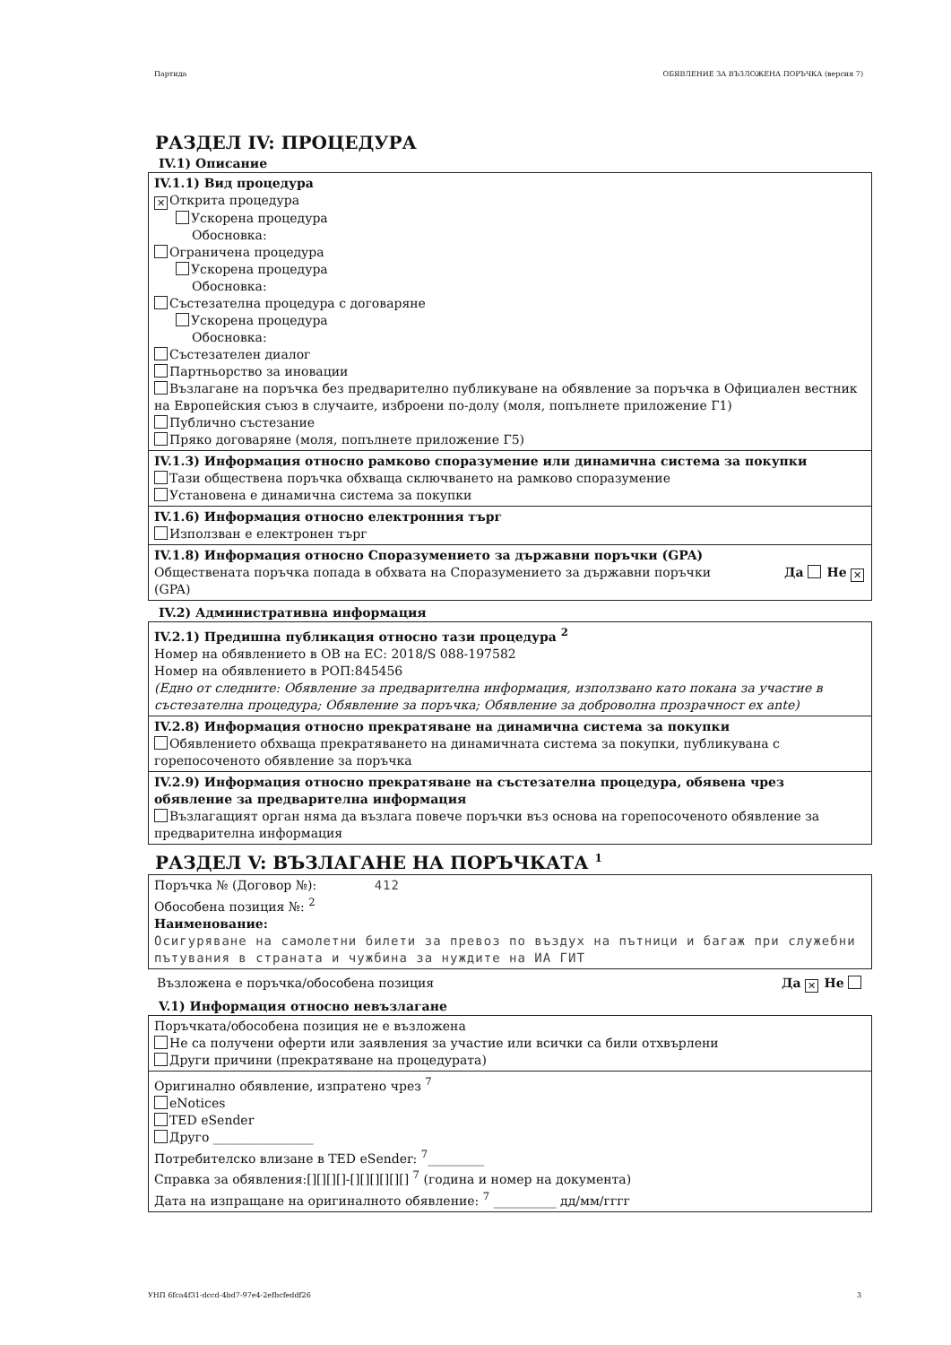Партида ОБЯВЛЕНИЕ ЗА ВЪЗЛОЖЕНА ПОРЪЧКА (версия 7)
РАЗДЕЛ IV: ПРОЦЕДУРА
IV.1) Описание
IV.1.1) Вид процедура
✕ Открита процедура
Ускорена процедура
Обосновка:
Ограничена процедура
Ускорена процедура
Обосновка:
Състезателна процедура с договаряне
Ускорена процедура
Обосновка:
Състезателен диалог
Партньорство за иновации
Възлагане на поръчка без предварително публикуване на обявление за поръчка в Официален вестник на Европейския съюз в случаите, изброени по-долу (моля, попълнете приложение Г1)
Публично състезание
Пряко договаряне (моля, попълнете приложение Г5)
IV.1.3) Информация относно рамково споразумение или динамична система за покупки
Тази обществена поръчка обхваща сключването на рамково споразумение
Установена е динамична система за покупки
IV.1.6) Информация относно електронния търг
Използван е електронен търг
IV.1.8) Информация относно Споразумението за държавни поръчки (GPA)
Обществената поръчка попада в обхвата на Споразумението за държавни поръчки (GPA) Да Не ✕
IV.2) Административна информация
IV.2.1) Предишна публикация относно тази процедура <sup>2</sup>
Номер на обявлението в ОВ на ЕС: 2018/S 088-197582
Номер на обявлението в РОП:845456
(Едно от следните: Обявление за предварителна информация, използвано като покана за участие в състезателна процедура; Обявление за поръчка; Обявление за доброволна прозрачност ex ante)
IV.2.8) Информация относно прекратяване на динамична система за покупки
Обявлението обхваща прекратяването на динамичната система за покупки, публикувана с горепосоченото обявление за поръчка
IV.2.9) Информация относно прекратяване на състезателна процедура, обявена чрез обявление за предварителна информация
Възлагащият орган няма да възлага повече поръчки въз основа на горепосоченото обявление за предварителна информация
РАЗДЕЛ V: ВЪЗЛАГАНЕ НА ПОРЪЧКАТА <sup>1</sup>
Поръчка № (Договор №): 412
Обособена позиция №: <sup>2</sup>
Наименование:
Осигуряване на самолетни билети за превоз по въздух на пътници и багаж при служебни пътувания в страната и чужбина за нуждите на ИА ГИТ
Възложена е поръчка/обособена позиция Да ✕ Не
V.1) Информация относно невъзлагане
Поръчката/обособена позиция не е възложена
Не са получени оферти или заявления за участие или всички са били отхвърлени
Други причини (прекратяване на процедурата)
Оригинално обявление, изпратено чрез <sup>7</sup>
eNotices
TED eSender
Друго ________________
Потребителско влизане в TED eSender: <sup>7</sup>_________
Справка за обявления:[][][][]-[][][][][][] <sup>7</sup> (година и номер на документа)
Дата на изпращане на оригиналното обявление: <sup>7</sup> __________ дд/мм/гггг
УНП 6fca4f31-dccd-4bd7-97e4-2efbcfeddf26 3